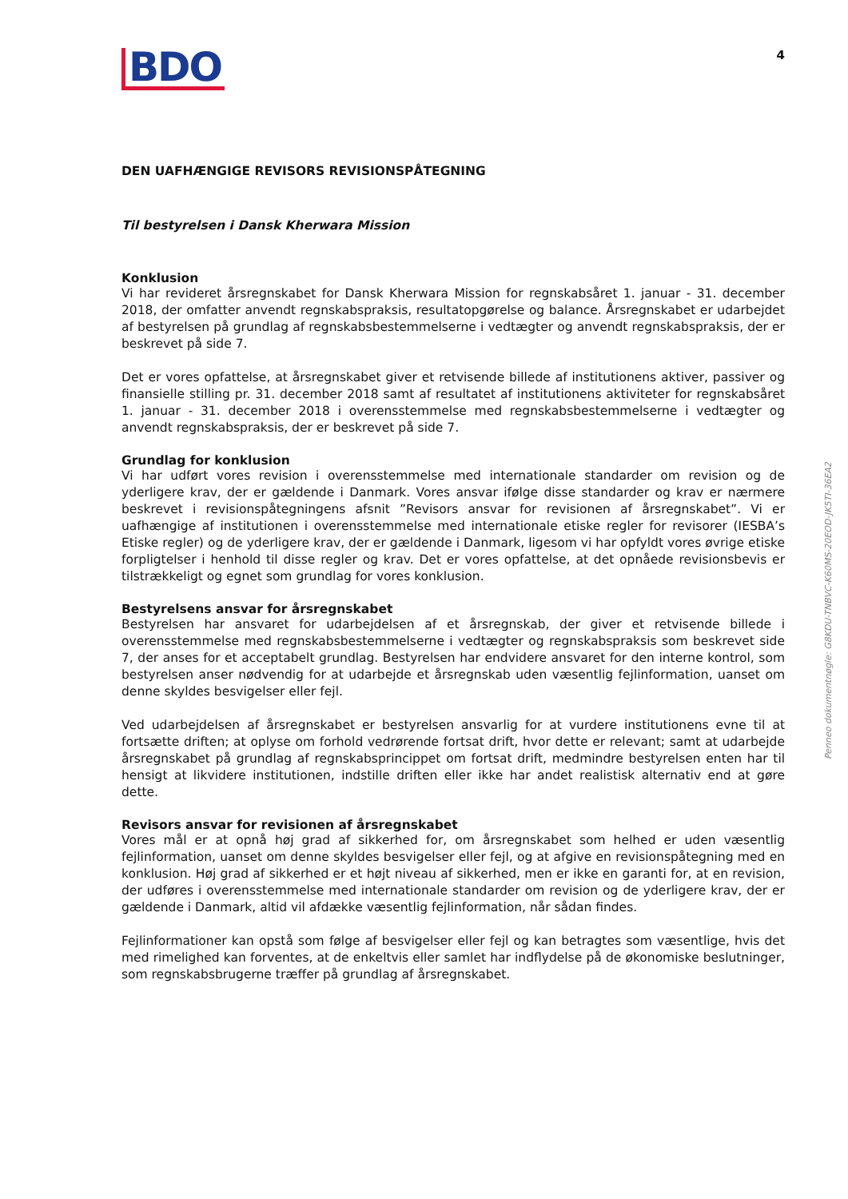BDO
4
DEN UAFHÆNGIGE REVISORS REVISIONSPÅTEGNING
Til bestyrelsen i Dansk Kherwara Mission
Konklusion
Vi har revideret årsregnskabet for Dansk Kherwara Mission for regnskabsåret 1. januar - 31. december 2018, der omfatter anvendt regnskabspraksis, resultatopgørelse og balance. Årsregnskabet er udarbejdet af bestyrelsen på grundlag af regnskabsbestemmelserne i vedtægter og anvendt regnskabspraksis, der er beskrevet på side 7.
Det er vores opfattelse, at årsregnskabet giver et retvisende billede af institutionens aktiver, passiver og finansielle stilling pr. 31. december 2018 samt af resultatet af institutionens aktiviteter for regnskabsåret 1. januar - 31. december 2018 i overensstemmelse med regnskabsbestemmelserne i vedtægter og anvendt regnskabspraksis, der er beskrevet på side 7.
Grundlag for konklusion
Vi har udført vores revision i overensstemmelse med internationale standarder om revision og de yderligere krav, der er gældende i Danmark. Vores ansvar ifølge disse standarder og krav er nærmere beskrevet i revisionspåtegningens afsnit ”Revisors ansvar for revisionen af årsregnskabet”. Vi er uafhængige af institutionen i overensstemmelse med internationale etiske regler for revisorer (IESBA’s Etiske regler) og de yderligere krav, der er gældende i Danmark, ligesom vi har opfyldt vores øvrige etiske forpligtelser i henhold til disse regler og krav. Det er vores opfattelse, at det opnåede revisionsbevis er tilstrækkeligt og egnet som grundlag for vores konklusion.
Bestyrelsens ansvar for årsregnskabet
Bestyrelsen har ansvaret for udarbejdelsen af et årsregnskab, der giver et retvisende billede i overensstemmelse med regnskabsbestemmelserne i vedtægter og regnskabspraksis som beskrevet side 7, der anses for et acceptabelt grundlag. Bestyrelsen har endvidere ansvaret for den interne kontrol, som bestyrelsen anser nødvendig for at udarbejde et årsregnskab uden væsentlig fejlinformation, uanset om denne skyldes besvigelser eller fejl.
Ved udarbejdelsen af årsregnskabet er bestyrelsen ansvarlig for at vurdere institutionens evne til at fortsætte driften; at oplyse om forhold vedrørende fortsat drift, hvor dette er relevant; samt at udarbejde årsregnskabet på grundlag af regnskabsprincippet om fortsat drift, medmindre bestyrelsen enten har til hensigt at likvidere institutionen, indstille driften eller ikke har andet realistisk alternativ end at gøre dette.
Revisors ansvar for revisionen af årsregnskabet
Vores mål er at opnå høj grad af sikkerhed for, om årsregnskabet som helhed er uden væsentlig fejlinformation, uanset om denne skyldes besvigelser eller fejl, og at afgive en revisionspåtegning med en konklusion. Høj grad af sikkerhed er et højt niveau af sikkerhed, men er ikke en garanti for, at en revision, der udføres i overensstemmelse med internationale standarder om revision og de yderligere krav, der er gældende i Danmark, altid vil afdække væsentlig fejlinformation, når sådan findes.
Fejlinformationer kan opstå som følge af besvigelser eller fejl og kan betragtes som væsentlige, hvis det med rimelighed kan forventes, at de enkeltvis eller samlet har indflydelse på de økonomiske beslutninger, som regnskabsbrugerne træffer på grundlag af årsregnskabet.
Penneo dokumentnøgle: G8KDU-TNBVC-K60MS-20EOD-JK5TI-36EA2